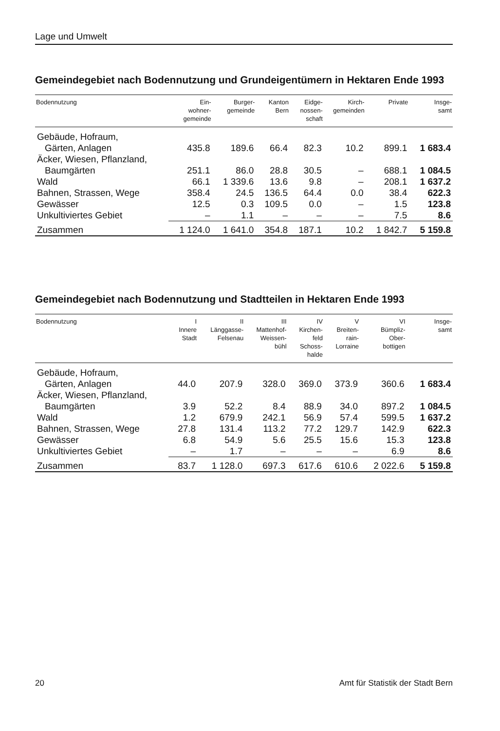Lage und Umwelt
Gemeindegebiet nach Bodennutzung und Grundeigentümern in Hektaren Ende 1993
| Bodennutzung | Ein- wohner- gemeinde | Burger- gemeinde | Kanton Bern | Eidge- nossen- schaft | Kirch- gemeinden | Private | Insge- samt |
| --- | --- | --- | --- | --- | --- | --- | --- |
| Gebäude, Hofraum, | | | | | | | |
| Gärten, Anlagen | 435.8 | 189.6 | 66.4 | 82.3 | 10.2 | 899.1 | 1 683.4 |
| Äcker, Wiesen, Pflanzland, | | | | | | | |
| Baumgärten | 251.1 | 86.0 | 28.8 | 30.5 | – | 688.1 | 1 084.5 |
| Wald | 66.1 | 1 339.6 | 13.6 | 9.8 | – | 208.1 | 1 637.2 |
| Bahnen, Strassen, Wege | 358.4 | 24.5 | 136.5 | 64.4 | 0.0 | 38.4 | 622.3 |
| Gewässer | 12.5 | 0.3 | 109.5 | 0.0 | – | 1.5 | 123.8 |
| Unkultiviertes Gebiet | – | 1.1 | – | – | – | 7.5 | 8.6 |
| Zusammen | 1 124.0 | 1 641.0 | 354.8 | 187.1 | 10.2 | 1 842.7 | 5 159.8 |
Gemeindegebiet nach Bodennutzung und Stadtteilen in Hektaren Ende 1993
| Bodennutzung | I Innere Stadt | II Länggasse- Felsenau | III Mattenhof- Weissen- bühl | IV Kirchen- feld Schoss- halde | V Breiten- rain- Lorraine | VI Bümpliz- Ober- bottigen | Insge- samt |
| --- | --- | --- | --- | --- | --- | --- | --- |
| Gebäude, Hofraum, | | | | | | | |
| Gärten, Anlagen | 44.0 | 207.9 | 328.0 | 369.0 | 373.9 | 360.6 | 1 683.4 |
| Äcker, Wiesen, Pflanzland, | | | | | | | |
| Baumgärten | 3.9 | 52.2 | 8.4 | 88.9 | 34.0 | 897.2 | 1 084.5 |
| Wald | 1.2 | 679.9 | 242.1 | 56.9 | 57.4 | 599.5 | 1 637.2 |
| Bahnen, Strassen, Wege | 27.8 | 131.4 | 113.2 | 77.2 | 129.7 | 142.9 | 622.3 |
| Gewässer | 6.8 | 54.9 | 5.6 | 25.5 | 15.6 | 15.3 | 123.8 |
| Unkultiviertes Gebiet | – | 1.7 | – | – | – | 6.9 | 8.6 |
| Zusammen | 83.7 | 1 128.0 | 697.3 | 617.6 | 610.6 | 2 022.6 | 5 159.8 |
20 Amt für Statistik der Stadt Bern